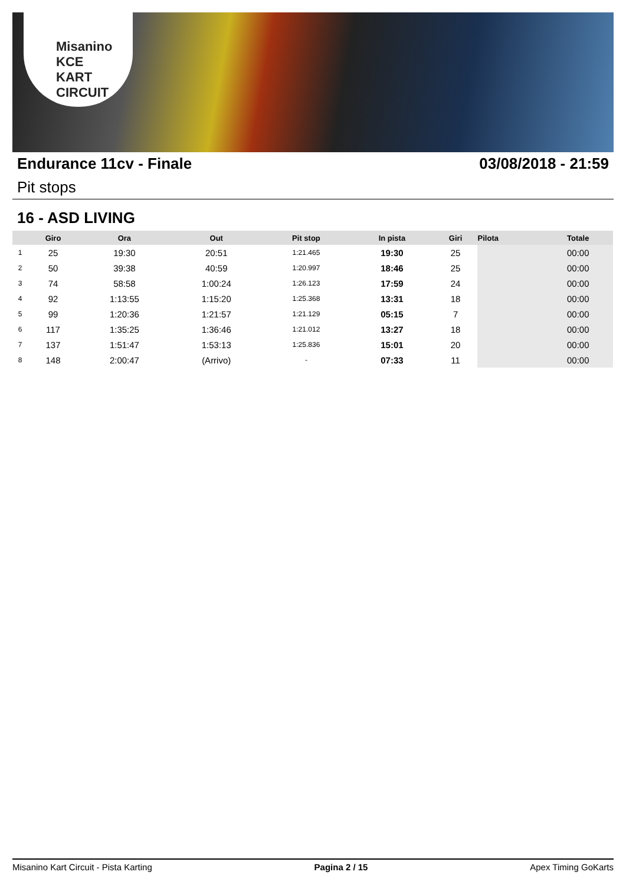Misanino
KCE
KART CIRCUIT
Endurance 11cv - Finale 03/08/2018 - 21:59
Pit stops
16 - ASD LIVING
| | Giro | Ora | Out | Pit stop | In pista | Giri | Pilota | Totale |
| --- | --- | --- | --- | --- | --- | --- | --- | --- |
| 1 | 25 | 19:30 | 20:51 | 1:21.465 | 19:30 | 25 | | 00:00 |
| 2 | 50 | 39:38 | 40:59 | 1:20.997 | 18:46 | 25 | | 00:00 |
| 3 | 74 | 58:58 | 1:00:24 | 1:26.123 | 17:59 | 24 | | 00:00 |
| 4 | 92 | 1:13:55 | 1:15:20 | 1:25.368 | 13:31 | 18 | | 00:00 |
| 5 | 99 | 1:20:36 | 1:21:57 | 1:21.129 | 05:15 | 7 | | 00:00 |
| 6 | 117 | 1:35:25 | 1:36:46 | 1:21.012 | 13:27 | 18 | | 00:00 |
| 7 | 137 | 1:51:47 | 1:53:13 | 1:25.836 | 15:01 | 20 | | 00:00 |
| 8 | 148 | 2:00:47 | (Arrivo) | - | 07:33 | 11 | | 00:00 |
Misanino Kart Circuit - Pista Karting Pagina 2 / 15 Apex Timing GoKarts